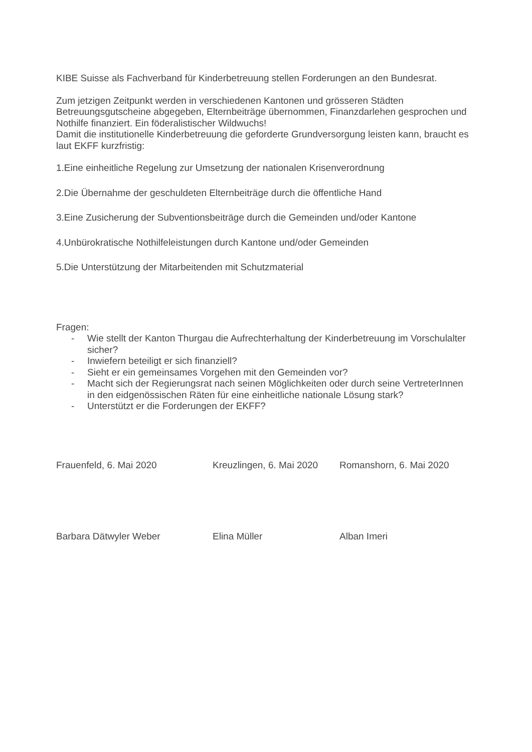KIBE Suisse als Fachverband für Kinderbetreuung stellen Forderungen an den Bundesrat.
Zum jetzigen Zeitpunkt werden in verschiedenen Kantonen und grösseren Städten Betreuungsgutscheine abgegeben, Elternbeiträge übernommen, Finanzdarlehen gesprochen und Nothilfe finanziert. Ein föderalistischer Wildwuchs!
Damit die institutionelle Kinderbetreuung die geforderte Grundversorgung leisten kann, braucht es laut EKFF kurzfristig:
1.Eine einheitliche Regelung zur Umsetzung der nationalen Krisenverordnung
2.Die Übernahme der geschuldeten Elternbeiträge durch die öffentliche Hand
3.Eine Zusicherung der Subventionsbeiträge durch die Gemeinden und/oder Kantone
4.Unbürokratische Nothilfeleistungen durch Kantone und/oder Gemeinden
5.Die Unterstützung der Mitarbeitenden mit Schutzmaterial
Fragen:
- Wie stellt der Kanton Thurgau die Aufrechterhaltung der Kinderbetreuung im Vorschulalter sicher?
- Inwiefern beteiligt er sich finanziell?
- Sieht er ein gemeinsames Vorgehen mit den Gemeinden vor?
- Macht sich der Regierungsrat nach seinen Möglichkeiten oder durch seine VertreterInnen in den eidgenössischen Räten für eine einheitliche nationale Lösung stark?
- Unterstützt er die Forderungen der EKFF?
Frauenfeld, 6. Mai 2020 Kreuzlingen, 6. Mai 2020
Romanshorn, 6. Mai 2020
Barbara Dätwyler Weber Elina Müller Alban Imeri